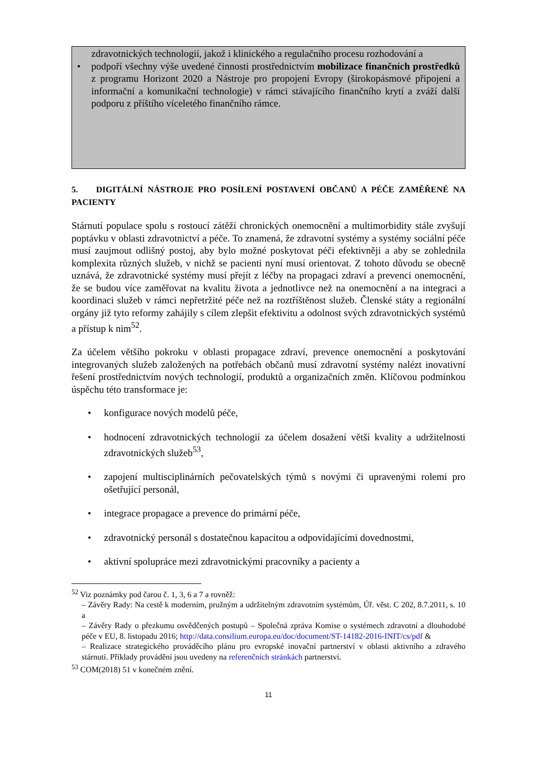zdravotnických technologií, jakož i klinického a regulačního procesu rozhodování a
• podpoří všechny výše uvedené činnosti prostřednictvím mobilizace finančních prostředků z programu Horizont 2020 a Nástroje pro propojení Evropy (širokopásmové připojení a informační a komunikační technologie) v rámci stávajícího finančního krytí a zváží další podporu z příštího víceletého finančního rámce.
5. DIGITÁLNÍ NÁSTROJE PRO POSÍLENÍ POSTAVENÍ OBČANŮ A PÉČE ZAMĚŘENÉ NA PACIENTY
Stárnutí populace spolu s rostoucí zátěží chronických onemocnění a multimorbidity stále zvyšují poptávku v oblasti zdravotnictví a péče. To znamená, že zdravotní systémy a systémy sociální péče musí zaujmout odlišný postoj, aby bylo možné poskytovat péči efektivněji a aby se zohlednila komplexita různých služeb, v nichž se pacienti nyní musí orientovat. Z tohoto důvodu se obecně uznává, že zdravotnické systémy musí přejít z léčby na propagaci zdraví a prevenci onemocnění, že se budou více zaměřovat na kvalitu života a jednotlivce než na onemocnění a na integraci a koordinaci služeb v rámci nepřetržité péče než na roztříštěnost služeb. Členské státy a regionální orgány již tyto reformy zahájily s cílem zlepšit efektivitu a odolnost svých zdravotnických systémů a přístup k nim<sup>52</sup>.
Za účelem většího pokroku v oblasti propagace zdraví, prevence onemocnění a poskytování integrovaných služeb založených na potřebách občanů musí zdravotní systémy nalézt inovativní řešení prostřednictvím nových technologií, produktů a organizačních změn. Klíčovou podmínkou úspěchu této transformace je:
• konfigurace nových modelů péče,
• hodnocení zdravotnických technologií za účelem dosažení větší kvality a udržitelnosti zdravotnických služeb<sup>53</sup>,
• zapojení multisciplinárních pečovatelských týmů s novými či upravenými rolemi pro ošetřující personál,
• integrace propagace a prevence do primární péče,
• zdravotnický personál s dostatečnou kapacitou a odpovídajícími dovednostmi,
• aktivní spolupráce mezi zdravotnickými pracovníky a pacienty a
<sup>52</sup> Viz poznámky pod čarou č. 1, 3, 6 a 7 a rovněž:
– Závěry Rady: Na cestě k moderním, pružným a udržitelným zdravotním systémům, Úř. věst. C 202, 8.7.2011, s. 10 a
– Závěry Rady o přezkumu osvědčených postupů – Společná zpráva Komise o systémech zdravotní a dlouhodobé péče v EU, 8. listopadu 2016; http://data.consilium.europa.eu/doc/document/ST-14182-2016-INIT/cs/pdf &
– Realizace strategického prováděcího plánu pro evropské inovační partnerství v oblasti aktivního a zdravého stárnutí. Příklady provádění jsou uvedeny na referenčních stránkách partnerství.
<sup>53</sup> COM(2018) 51 v konečném znění.
11